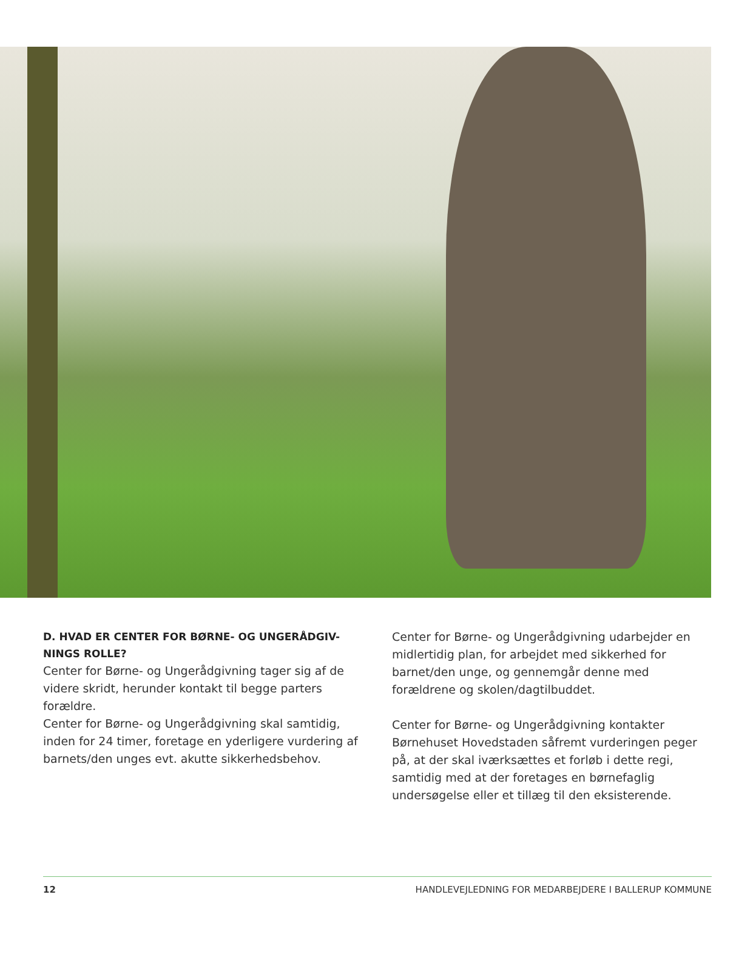D. HVAD ER CENTER FOR BØRNE- OG UNGERÅDGIV-NINGS ROLLE?
Center for Børne- og Ungerådgivning tager sig af de videre skridt, herunder kontakt til begge parters forældre.
Center for Børne- og Ungerådgivning skal samtidig, inden for 24 timer, foretage en yderligere vurdering af barnets/den unges evt. akutte sikkerhedsbehov.
Center for Børne- og Ungerådgivning udarbejder en midlertidig plan, for arbejdet med sikkerhed for barnet/den unge, og gennemgår denne med forældrene og skolen/dagtilbuddet.
Center for Børne- og Ungerådgivning kontakter Børnehuset Hovedstaden såfremt vurderingen peger på, at der skal iværksættes et forløb i dette regi, samtidig med at der foretages en børnefaglig undersøgelse eller et tillæg til den eksisterende.
12 HANDLEVEJLEDNING FOR MEDARBEJDERE I BALLERUP KOMMUNE